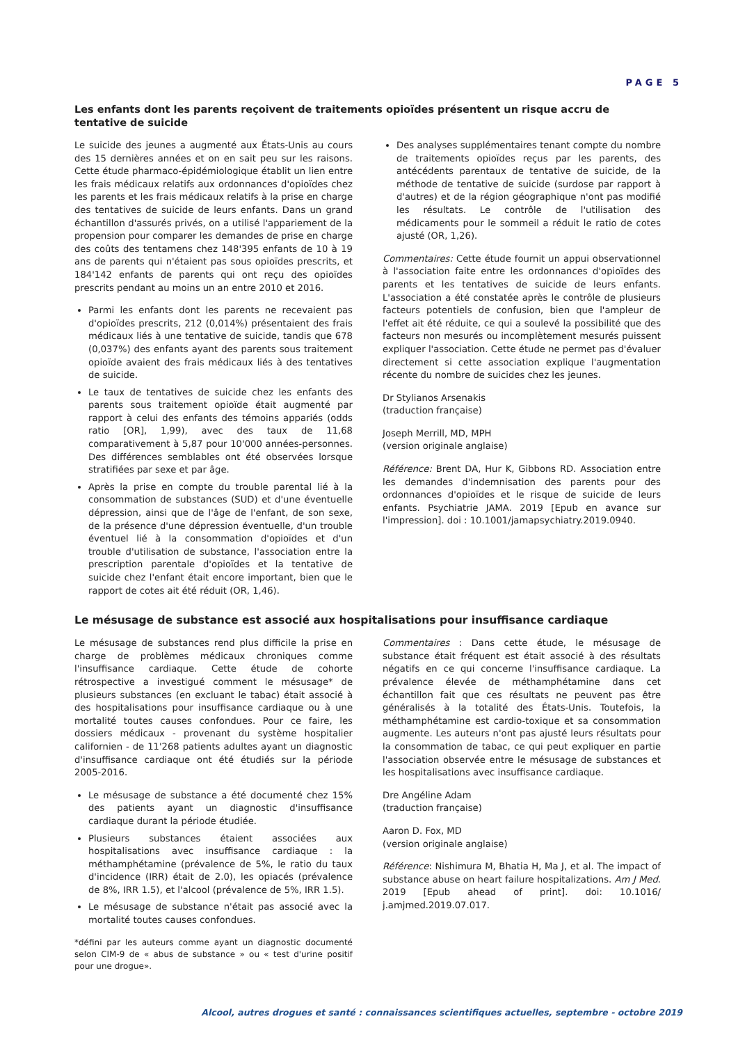PAGE 5
Les enfants dont les parents reçoivent de traitements opioïdes présentent un risque accru de tentative de suicide
Le suicide des jeunes a augmenté aux États-Unis au cours des 15 dernières années et on en sait peu sur les raisons. Cette étude pharmaco-épidémiologique établit un lien entre les frais médicaux relatifs aux ordonnances d'opioïdes chez les parents et les frais médicaux relatifs à la prise en charge des tentatives de suicide de leurs enfants. Dans un grand échantillon d'assurés privés, on a utilisé l'appariement de la propension pour comparer les demandes de prise en charge des coûts des tentamens chez 148'395 enfants de 10 à 19 ans de parents qui n'étaient pas sous opioïdes prescrits, et 184'142 enfants de parents qui ont reçu des opioïdes prescrits pendant au moins un an entre 2010 et 2016.
Parmi les enfants dont les parents ne recevaient pas d'opioïdes prescrits, 212 (0,014%) présentaient des frais médicaux liés à une tentative de suicide, tandis que 678 (0,037%) des enfants ayant des parents sous traitement opioïde avaient des frais médicaux liés à des tentatives de suicide.
Le taux de tentatives de suicide chez les enfants des parents sous traitement opioïde était augmenté par rapport à celui des enfants des témoins appariés (odds ratio [OR], 1,99), avec des taux de 11,68 comparativement à 5,87 pour 10'000 années-personnes. Des différences semblables ont été observées lorsque stratifiées par sexe et par âge.
Après la prise en compte du trouble parental lié à la consommation de substances (SUD) et d'une éventuelle dépression, ainsi que de l'âge de l'enfant, de son sexe, de la présence d'une dépression éventuelle, d'un trouble éventuel lié à la consommation d'opioïdes et d'un trouble d'utilisation de substance, l'association entre la prescription parentale d'opioïdes et la tentative de suicide chez l'enfant était encore important, bien que le rapport de cotes ait été réduit (OR, 1,46).
Des analyses supplémentaires tenant compte du nombre de traitements opioïdes reçus par les parents, des antécédents parentaux de tentative de suicide, de la méthode de tentative de suicide (surdose par rapport à d'autres) et de la région géographique n'ont pas modifié les résultats. Le contrôle de l'utilisation des médicaments pour le sommeil a réduit le ratio de cotes ajusté (OR, 1,26).
Commentaires: Cette étude fournit un appui observationnel à l'association faite entre les ordonnances d'opioïdes des parents et les tentatives de suicide de leurs enfants. L'association a été constatée après le contrôle de plusieurs facteurs potentiels de confusion, bien que l'ampleur de l'effet ait été réduite, ce qui a soulevé la possibilité que des facteurs non mesurés ou incomplètement mesurés puissent expliquer l'association. Cette étude ne permet pas d'évaluer directement si cette association explique l'augmentation récente du nombre de suicides chez les jeunes.
Dr Stylianos Arsenakis
(traduction française)
Joseph Merrill, MD, MPH
(version originale anglaise)
Référence: Brent DA, Hur K, Gibbons RD. Association entre les demandes d'indemnisation des parents pour des ordonnances d'opioïdes et le risque de suicide de leurs enfants. Psychiatrie JAMA. 2019 [Epub en avance sur l'impression]. doi : 10.1001/jamapsychiatry.2019.0940.
Le mésusage de substance est associé aux hospitalisations pour insuffisance cardiaque
Le mésusage de substances rend plus difficile la prise en charge de problèmes médicaux chroniques comme l'insuffisance cardiaque. Cette étude de cohorte rétrospective a investigué comment le mésusage* de plusieurs substances (en excluant le tabac) était associé à des hospitalisations pour insuffisance cardiaque ou à une mortalité toutes causes confondues. Pour ce faire, les dossiers médicaux - provenant du système hospitalier californien - de 11'268 patients adultes ayant un diagnostic d'insuffisance cardiaque ont été étudiés sur la période 2005-2016.
Le mésusage de substance a été documenté chez 15% des patients ayant un diagnostic d'insuffisance cardiaque durant la période étudiée.
Plusieurs substances étaient associées aux hospitalisations avec insuffisance cardiaque : la méthamphétamine (prévalence de 5%, le ratio du taux d'incidence (IRR) était de 2.0), les opiacés (prévalence de 8%, IRR 1.5), et l'alcool (prévalence de 5%, IRR 1.5).
Le mésusage de substance n'était pas associé avec la mortalité toutes causes confondues.
*défini par les auteurs comme ayant un diagnostic documenté selon CIM-9 de « abus de substance » ou « test d'urine positif pour une drogue».
Commentaires : Dans cette étude, le mésusage de substance était fréquent est était associé à des résultats négatifs en ce qui concerne l'insuffisance cardiaque. La prévalence élevée de méthamphétamine dans cet échantillon fait que ces résultats ne peuvent pas être généralisés à la totalité des États-Unis. Toutefois, la méthamphétamine est cardio-toxique et sa consommation augmente. Les auteurs n'ont pas ajusté leurs résultats pour la consommation de tabac, ce qui peut expliquer en partie l'association observée entre le mésusage de substances et les hospitalisations avec insuffisance cardiaque.
Dre Angéline Adam
(traduction française)
Aaron D. Fox, MD
(version originale anglaise)
Référence: Nishimura M, Bhatia H, Ma J, et al. The impact of substance abuse on heart failure hospitalizations. Am J Med. 2019 [Epub ahead of print]. doi: 10.1016/ j.amjmed.2019.07.017.
Alcool, autres drogues et santé : connaissances scientifiques actuelles, septembre - octobre 2019